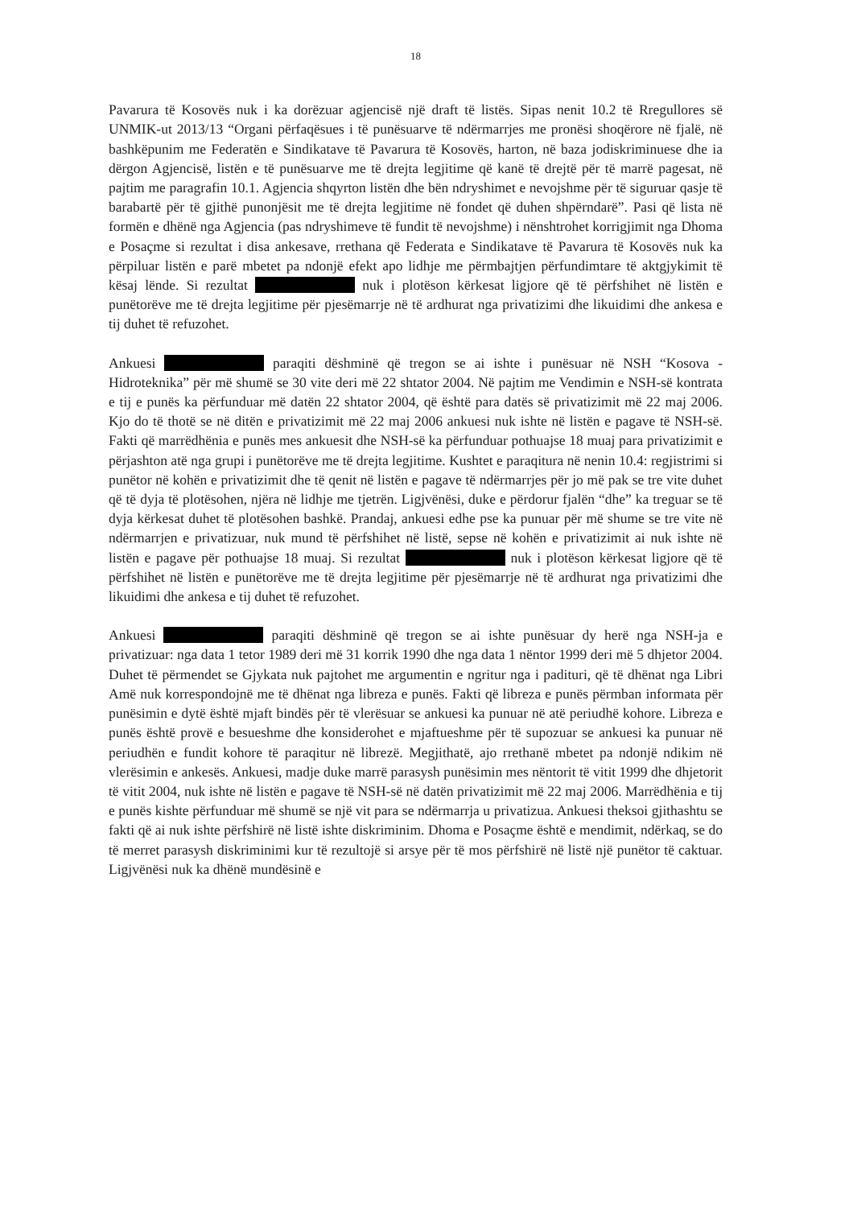18
Pavarura të Kosovës nuk i ka dorëzuar agjencisë një draft të listës. Sipas nenit 10.2 të Rregullores së UNMIK-ut 2013/13 “Organi përfaqësues i të punësuarve të ndërmarrjes me pronësi shoqërore në fjalë, në bashkëpunim me Federatën e Sindikatave të Pavarura të Kosovës, harton, në baza jodiskriminuese dhe ia dërgon Agjencisë, listën e të punësuarve me të drejta legjitime që kanë të drejtë për të marrë pagesat, në pajtim me paragrafin 10.1. Agjencia shqyrton listën dhe bën ndryshimet e nevojshme për të siguruar qasje të barabartë për të gjithë punonjësit me të drejta legjitime në fondet që duhen shpërndarë”. Pasi që lista në formën e dhënë nga Agjencia (pas ndryshimeve të fundit të nevojshme) i nënshtrohet korrigjimit nga Dhoma e Posaçme si rezultat i disa ankesave, rrethana që Federata e Sindikatave të Pavarura të Kosovës nuk ka përpiluar listën e parë mbetet pa ndonjë efekt apo lidhje me përmbajtjen përfundimtare të aktgjykimit të kësaj lënde. Si rezultat nuk i plotëson kërkesat ligjore që të përfshihet në listën e punëtorëve me të drejta legjitime për pjesëmarrje në të ardhurat nga privatizimi dhe likuidimi dhe ankesa e tij duhet të refuzohet.
Ankuesi paraqiti dëshminë që tregon se ai ishte i punësuar në NSH “Kosova - Hidroteknika” për më shumë se 30 vite deri më 22 shtator 2004. Në pajtim me Vendimin e NSH-së kontrata e tij e punës ka përfunduar më datën 22 shtator 2004, që është para datës së privatizimit më 22 maj 2006. Kjo do të thotë se në ditën e privatizimit më 22 maj 2006 ankuesi nuk ishte në listën e pagave të NSH-së. Fakti që marrëdhënia e punës mes ankuesit dhe NSH-së ka përfunduar pothuajse 18 muaj para privatizimit e përjashton atë nga grupi i punëtorëve me të drejta legjitime. Kushtet e paraqitura në nenin 10.4: regjistrimi si punëtor në kohën e privatizimit dhe të qenit në listën e pagave të ndërmarrjes për jo më pak se tre vite duhet që të dyja të plotësohen, njëra në lidhje me tjetrën. Ligjvënësi, duke e përdorur fjalën “dhe” ka treguar se të dyja kërkesat duhet të plotësohen bashkë. Prandaj, ankuesi edhe pse ka punuar për më shume se tre vite në ndërmarrjen e privatizuar, nuk mund të përfshihet në listë, sepse në kohën e privatizimit ai nuk ishte në listën e pagave për pothuajse 18 muaj. Si rezultat nuk i plotëson kërkesat ligjore që të përfshihet në listën e punëtorëve me të drejta legjitime për pjesëmarrje në të ardhurat nga privatizimi dhe likuidimi dhe ankesa e tij duhet të refuzohet.
Ankuesi paraqiti dëshminë që tregon se ai ishte punësuar dy herë nga NSH-ja e privatizuar: nga data 1 tetor 1989 deri më 31 korrik 1990 dhe nga data 1 nëntor 1999 deri më 5 dhjetor 2004. Duhet të përmendet se Gjykata nuk pajtohet me argumentin e ngritur nga i padituri, që të dhënat nga Libri Amë nuk korrespondojnë me të dhënat nga libreza e punës. Fakti që libreza e punës përmban informata për punësimin e dytë është mjaft bindës për të vlerësuar se ankuesi ka punuar në atë periudhë kohore. Libreza e punës është provë e besueshme dhe konsiderohet e mjaftueshme për të supozuar se ankuesi ka punuar në periudhën e fundit kohore të paraqitur në librezë. Megjithatë, ajo rrethanë mbetet pa ndonjë ndikim në vlerësimin e ankesës. Ankuesi, madje duke marrë parasysh punësimin mes nëntorit të vitit 1999 dhe dhjetorit të vitit 2004, nuk ishte në listën e pagave të NSH-së në datën privatizimit më 22 maj 2006. Marrëdhënia e tij e punës kishte përfunduar më shumë se një vit para se ndërmarrja u privatizua. Ankuesi theksoi gjithashtu se fakti që ai nuk ishte përfshirë në listë ishte diskriminim. Dhoma e Posaçme është e mendimit, ndërkaq, se do të merret parasysh diskriminimi kur të rezultojë si arsye për të mos përfshirë në listë një punëtor të caktuar. Ligjvënësi nuk ka dhënë mundësinë e